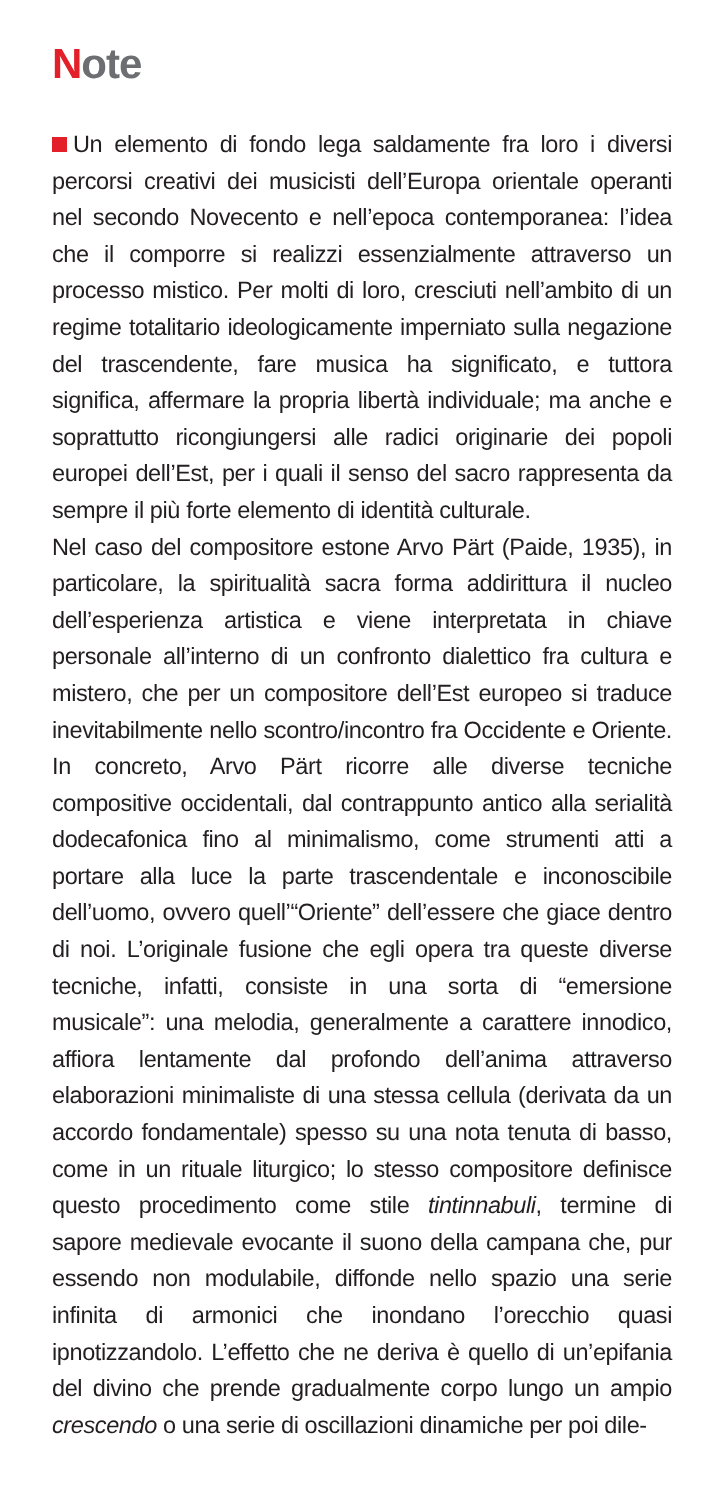Note
Un elemento di fondo lega saldamente fra loro i diversi percorsi creativi dei musicisti dell’Europa orientale operanti nel secondo Novecento e nell’epoca contemporanea: l’idea che il comporre si realizzi essenzialmente attraverso un processo mistico. Per molti di loro, cresciuti nell’ambito di un regime totalitario ideologicamente imperniato sulla negazione del trascendente, fare musica ha significato, e tuttora significa, affermare la propria libertà individuale; ma anche e soprattutto ricongiungersi alle radici originarie dei popoli europei dell’Est, per i quali il senso del sacro rappresenta da sempre il più forte elemento di identità culturale.
Nel caso del compositore estone Arvo Pärt (Paide, 1935), in particolare, la spiritualità sacra forma addirittura il nucleo dell’esperienza artistica e viene interpretata in chiave personale all’interno di un confronto dialettico fra cultura e mistero, che per un compositore dell’Est europeo si traduce inevitabilmente nello scontro/incontro fra Occidente e Oriente. In concreto, Arvo Pärt ricorre alle diverse tecniche compositive occidentali, dal contrappunto antico alla serialità dodecafonica fino al minimalismo, come strumenti atti a portare alla luce la parte trascendentale e inconoscibile dell’uomo, ovvero quell’“Oriente” dell’essere che giace dentro di noi. L’originale fusione che egli opera tra queste diverse tecniche, infatti, consiste in una sorta di “emersione musicale”: una melodia, generalmente a carattere innodico, affiora lentamente dal profondo dell’anima attraverso elaborazioni minimaliste di una stessa cellula (derivata da un accordo fondamentale) spesso su una nota tenuta di basso, come in un rituale liturgico; lo stesso compositore definisce questo procedimento come stile tintinnabuli, termine di sapore medievale evocante il suono della campana che, pur essendo non modulabile, diffonde nello spazio una serie infinita di armonici che inondano l’orecchio quasi ipnotizzandolo. L’effetto che ne deriva è quello di un’epifania del divino che prende gradualmente corpo lungo un ampio crescendo o una serie di oscillazioni dinamiche per poi dile-